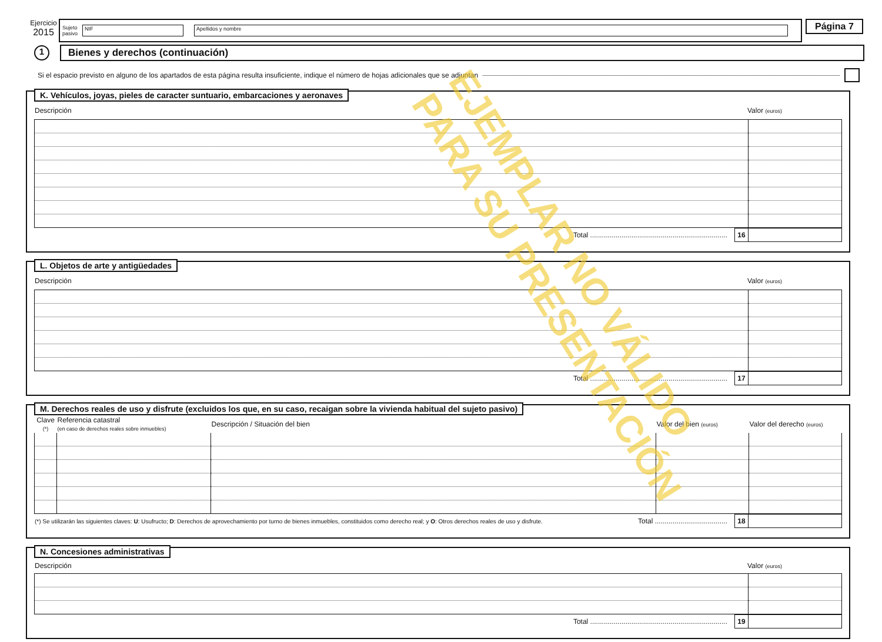Ejercicio
2015
Sujeto
pasivo
NIF Apellidos y nombre
Página 7
1
Bienes y derechos (continuación)
Si el espacio previsto en alguno de los apartados de esta página resulta insuficiente, indique el número de hojas adicionales que se adjuntan
K. Vehículos, joyas, pieles de caracter suntuario, embarcaciones y aeronaves
| Descripción | Valor (euros) |
| --- | --- |
| Total ...................................................................... | 16 | |
L. Objetos de arte y antigüedades
| Descripción | Valor (euros) |
| --- | --- |
| Total ...................................................................... | 17 | |
M. Derechos reales de uso y disfrute (excluidos los que, en su caso, recaigan sobre la vivienda habitual del sujeto pasivo)
| Clave (*) | Referencia catastral (en caso de derechos reales sobre inmuebles) | Descripción / Situación del bien | Valor del bien (euros) | Valor del derecho (euros) |
| --- | --- | --- | --- | --- |
| (*) Se utilizarán las siguientes claves: U : Usufructo; D : Derechos de aprovechamiento por turno de bienes inmuebles, constituidos como derecho real; y O : Otros derechos reales de uso y disfrute. | Total ..................................... | 18 | |
N. Concesiones administrativas
| Descripción | Valor (euros) |
| --- | --- |
| Total ...................................................................... | 19 | |
EJEMPLAR NO VÁLIDO
PARA SU PRESENTACIÓN